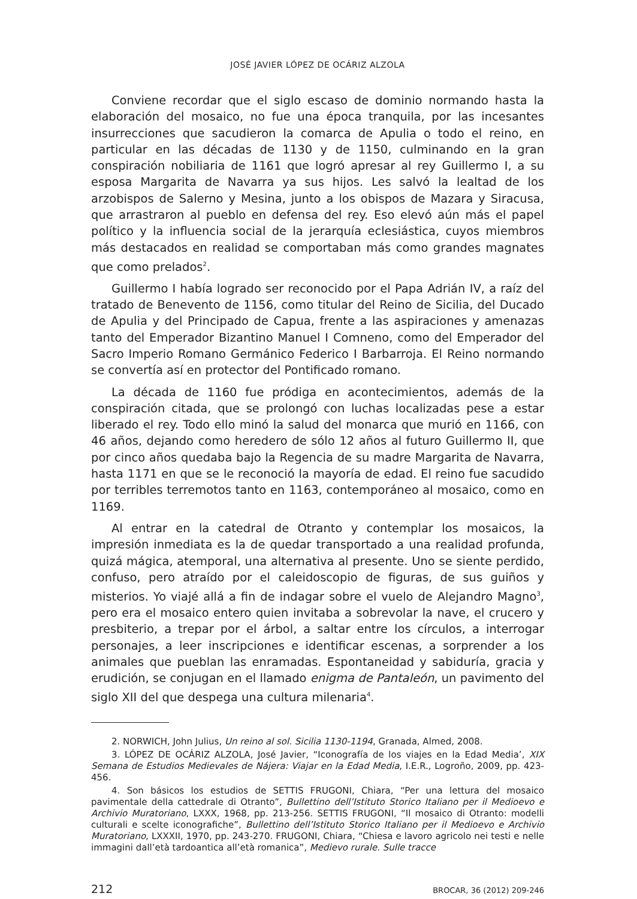JOSÉ JAVIER LÓPEZ DE OCÁRIZ ALZOLA
Conviene recordar que el siglo escaso de dominio normando hasta la elaboración del mosaico, no fue una época tranquila, por las incesantes insurrecciones que sacudieron la comarca de Apulia o todo el reino, en particular en las décadas de 1130 y de 1150, culminando en la gran conspiración nobiliaria de 1161 que logró apresar al rey Guillermo I, a su esposa Margarita de Navarra ya sus hijos. Les salvó la lealtad de los arzobispos de Salerno y Mesina, junto a los obispos de Mazara y Siracusa, que arrastraron al pueblo en defensa del rey. Eso elevó aún más el papel político y la influencia social de la jerarquía eclesiástica, cuyos miembros más destacados en realidad se comportaban más como grandes magnates que como prelados<sup>2</sup>.
Guillermo I había logrado ser reconocido por el Papa Adrián IV, a raíz del tratado de Benevento de 1156, como titular del Reino de Sicilia, del Ducado de Apulia y del Principado de Capua, frente a las aspiraciones y amenazas tanto del Emperador Bizantino Manuel I Comneno, como del Emperador del Sacro Imperio Romano Germánico Federico I Barbarroja. El Reino normando se convertía así en protector del Pontificado romano.
La década de 1160 fue pródiga en acontecimientos, además de la conspiración citada, que se prolongó con luchas localizadas pese a estar liberado el rey. Todo ello minó la salud del monarca que murió en 1166, con 46 años, dejando como heredero de sólo 12 años al futuro Guillermo II, que por cinco años quedaba bajo la Regencia de su madre Margarita de Navarra, hasta 1171 en que se le reconoció la mayoría de edad. El reino fue sacudido por terribles terremotos tanto en 1163, contemporáneo al mosaico, como en 1169.
Al entrar en la catedral de Otranto y contemplar los mosaicos, la impresión inmediata es la de quedar transportado a una realidad profunda, quizá mágica, atemporal, una alternativa al presente. Uno se siente perdido, confuso, pero atraído por el caleidoscopio de figuras, de sus guiños y misterios. Yo viajé allá a fin de indagar sobre el vuelo de Alejandro Magno<sup>3</sup>, pero era el mosaico entero quien invitaba a sobrevolar la nave, el crucero y presbiterio, a trepar por el árbol, a saltar entre los círculos, a interrogar personajes, a leer inscripciones e identificar escenas, a sorprender a los animales que pueblan las enramadas. Espontaneidad y sabiduría, gracia y erudición, se conjugan en el llamado enigma de Pantaleón, un pavimento del siglo XII del que despega una cultura milenaria<sup>4</sup>.
2. NORWICH, John Julius, Un reino al sol. Sicilia 1130-1194, Granada, Almed, 2008.
3. LÓPEZ DE OCÁRIZ ALZOLA, José Javier, “Iconografía de los viajes en la Edad Media’, XIX Semana de Estudios Medievales de Nájera: Viajar en la Edad Media, I.E.R., Logroño, 2009, pp. 423-456.
4. Son básicos los estudios de SETTIS FRUGONI, Chiara, “Per una lettura del mosaico pavimentale della cattedrale di Otranto”, Bullettino dell’Istituto Storico Italiano per il Medioevo e Archivio Muratoriano, LXXX, 1968, pp. 213-256. SETTIS FRUGONI, “Il mosaico di Otranto: modelli culturali e scelte iconografiche”, Bullettino dell’Istituto Storico Italiano per il Medioevo e Archivio Muratoriano, LXXXII, 1970, pp. 243-270. FRUGONI, Chiara, “Chiesa e lavoro agricolo nei testi e nelle immagini dall’età tardoantica all’età romanica”, Medievo rurale. Sulle tracce
212 BROCAR, 36 (2012) 209-246